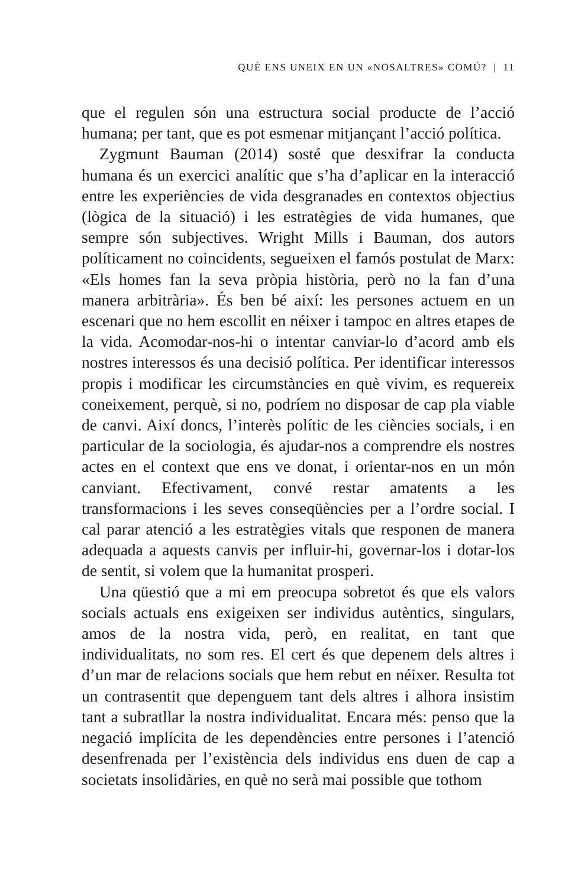QUÈ ENS UNEIX EN UN «NOSALTRES» COMÚ? | 11
que el regulen són una estructura social producte de l’acció humana; per tant, que es pot esmenar mitjançant l’acció política.
Zygmunt Bauman (2014) sosté que desxifrar la conducta humana és un exercici analític que s’ha d’aplicar en la interacció entre les experiències de vida desgranades en contextos objectius (lògica de la situació) i les estratègies de vida humanes, que sempre són subjectives. Wright Mills i Bauman, dos autors políticament no coincidents, segueixen el famós postulat de Marx: «Els homes fan la seva pròpia història, però no la fan d’una manera arbitrària». És ben bé així: les persones actuem en un escenari que no hem escollit en néixer i tampoc en altres etapes de la vida. Acomodar-nos-hi o intentar canviar-lo d’acord amb els nostres interessos és una decisió política. Per identificar interessos propis i modificar les circumstàncies en què vivim, es requereix coneixement, perquè, si no, podríem no disposar de cap pla viable de canvi. Així doncs, l’interès polític de les ciències socials, i en particular de la sociologia, és ajudar-nos a comprendre els nostres actes en el context que ens ve donat, i orientar-nos en un món canviant. Efectivament, convé restar amatents a les transformacions i les seves conseqüències per a l’ordre social. I cal parar atenció a les estratègies vitals que responen de manera adequada a aquests canvis per influir-hi, governar-los i dotar-los de sentit, si volem que la humanitat prosperi.
Una qüestió que a mi em preocupa sobretot és que els valors socials actuals ens exigeixen ser individus autèntics, singulars, amos de la nostra vida, però, en realitat, en tant que individualitats, no som res. El cert és que depenem dels altres i d’un mar de relacions socials que hem rebut en néixer. Resulta tot un contrasentit que depenguem tant dels altres i alhora insistim tant a subratllar la nostra individualitat. Encara més: penso que la negació implícita de les dependències entre persones i l’atenció desenfrenada per l’existència dels individus ens duen de cap a societats insolidàries, en què no serà mai possible que tothom